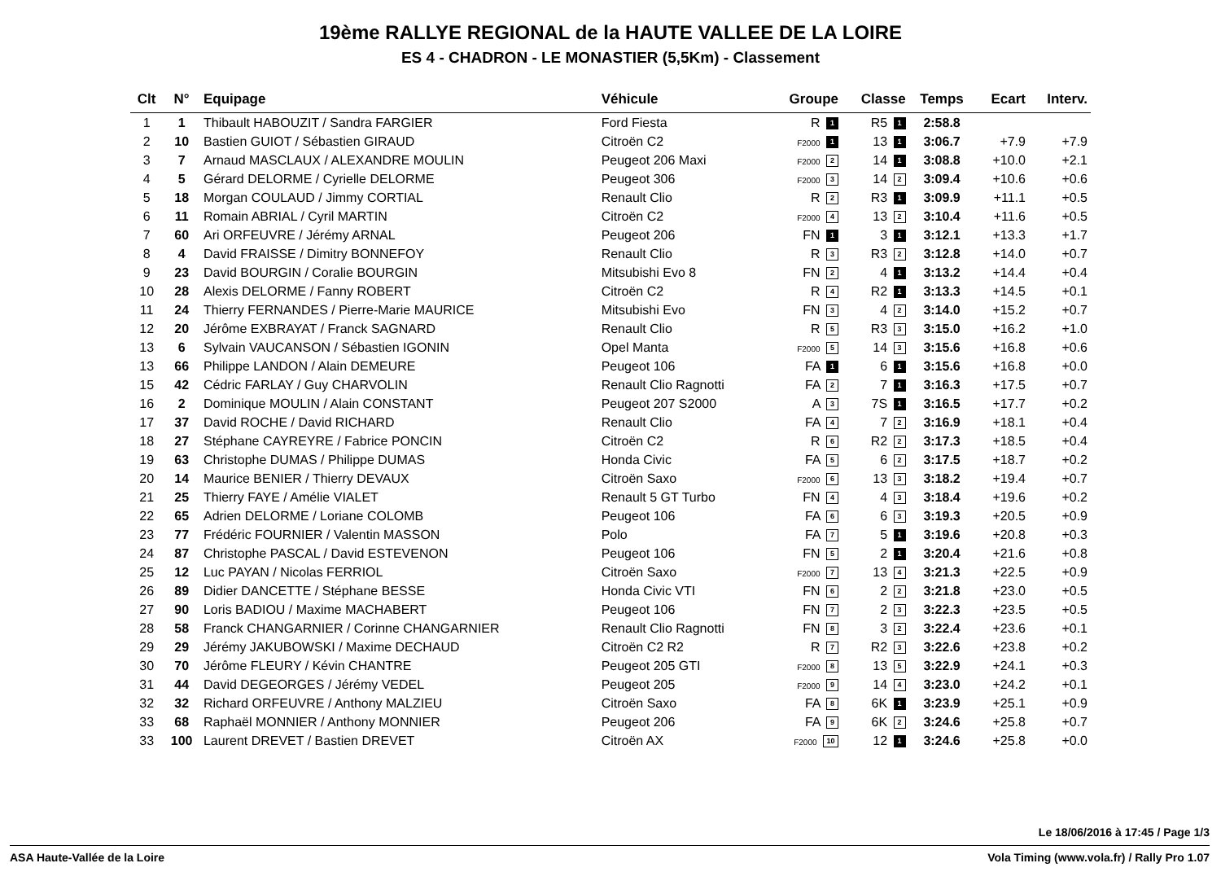19ème RALLYE REGIONAL de la HAUTE VALLEE DE LA LOIRE
ES 4 - CHADRON - LE MONASTIER (5,5Km) - Classement
| Clt | N° | Equipage | Véhicule | Groupe | Classe | Temps | Ecart | Interv. |
| --- | --- | --- | --- | --- | --- | --- | --- | --- |
| 1 | 1 | Thibault HABOUZIT / Sandra FARGIER | Ford Fiesta | R 1 | R5 1 | 2:58.8 | | |
| 2 | 10 | Bastien GUIOT / Sébastien GIRAUD | Citroën C2 | F2000 1 | 13 1 | 3:06.7 | +7.9 | +7.9 |
| 3 | 7 | Arnaud MASCLAUX / ALEXANDRE MOULIN | Peugeot 206 Maxi | F2000 2 | 14 1 | 3:08.8 | +10.0 | +2.1 |
| 4 | 5 | Gérard DELORME / Cyrielle DELORME | Peugeot 306 | F2000 3 | 14 2 | 3:09.4 | +10.6 | +0.6 |
| 5 | 18 | Morgan COULAUD / Jimmy CORTIAL | Renault Clio | R 2 | R3 1 | 3:09.9 | +11.1 | +0.5 |
| 6 | 11 | Romain ABRIAL / Cyril MARTIN | Citroën C2 | F2000 4 | 13 2 | 3:10.4 | +11.6 | +0.5 |
| 7 | 60 | Ari ORFEUVRE / Jérémy ARNAL | Peugeot 206 | FN 1 | 3 1 | 3:12.1 | +13.3 | +1.7 |
| 8 | 4 | David FRAISSE / Dimitry BONNEFOY | Renault Clio | R 3 | R3 2 | 3:12.8 | +14.0 | +0.7 |
| 9 | 23 | David BOURGIN / Coralie BOURGIN | Mitsubishi Evo 8 | FN 2 | 4 1 | 3:13.2 | +14.4 | +0.4 |
| 10 | 28 | Alexis DELORME / Fanny ROBERT | Citroën C2 | R 4 | R2 1 | 3:13.3 | +14.5 | +0.1 |
| 11 | 24 | Thierry FERNANDES / Pierre-Marie MAURICE | Mitsubishi Evo | FN 3 | 4 2 | 3:14.0 | +15.2 | +0.7 |
| 12 | 20 | Jérôme EXBRAYAT / Franck SAGNARD | Renault Clio | R 5 | R3 3 | 3:15.0 | +16.2 | +1.0 |
| 13 | 6 | Sylvain VAUCANSON / Sébastien IGONIN | Opel Manta | F2000 5 | 14 3 | 3:15.6 | +16.8 | +0.6 |
| 13 | 66 | Philippe LANDON / Alain DEMEURE | Peugeot 106 | FA 1 | 6 1 | 3:15.6 | +16.8 | +0.0 |
| 15 | 42 | Cédric FARLAY / Guy CHARVOLIN | Renault Clio Ragnotti | FA 2 | 7 1 | 3:16.3 | +17.5 | +0.7 |
| 16 | 2 | Dominique MOULIN / Alain CONSTANT | Peugeot 207 S2000 | A 3 | 7S 1 | 3:16.5 | +17.7 | +0.2 |
| 17 | 37 | David ROCHE / David RICHARD | Renault Clio | FA 4 | 7 2 | 3:16.9 | +18.1 | +0.4 |
| 18 | 27 | Stéphane CAYREYRE / Fabrice PONCIN | Citroën C2 | R 6 | R2 2 | 3:17.3 | +18.5 | +0.4 |
| 19 | 63 | Christophe DUMAS / Philippe DUMAS | Honda Civic | FA 5 | 6 2 | 3:17.5 | +18.7 | +0.2 |
| 20 | 14 | Maurice BENIER / Thierry DEVAUX | Citroën Saxo | F2000 6 | 13 3 | 3:18.2 | +19.4 | +0.7 |
| 21 | 25 | Thierry FAYE / Amélie VIALET | Renault 5 GT Turbo | FN 4 | 4 3 | 3:18.4 | +19.6 | +0.2 |
| 22 | 65 | Adrien DELORME / Loriane COLOMB | Peugeot 106 | FA 6 | 6 3 | 3:19.3 | +20.5 | +0.9 |
| 23 | 77 | Frédéric FOURNIER / Valentin MASSON | Polo | FA 7 | 5 1 | 3:19.6 | +20.8 | +0.3 |
| 24 | 87 | Christophe PASCAL / David ESTEVENON | Peugeot 106 | FN 5 | 2 1 | 3:20.4 | +21.6 | +0.8 |
| 25 | 12 | Luc PAYAN / Nicolas FERRIOL | Citroën Saxo | F2000 7 | 13 4 | 3:21.3 | +22.5 | +0.9 |
| 26 | 89 | Didier DANCETTE / Stéphane BESSE | Honda Civic VTI | FN 6 | 2 2 | 3:21.8 | +23.0 | +0.5 |
| 27 | 90 | Loris BADIOU / Maxime MACHABERT | Peugeot 106 | FN 7 | 2 3 | 3:22.3 | +23.5 | +0.5 |
| 28 | 58 | Franck CHANGARNIER / Corinne CHANGARNIER | Renault Clio Ragnotti | FN 8 | 3 2 | 3:22.4 | +23.6 | +0.1 |
| 29 | 29 | Jérémy JAKUBOWSKI / Maxime DECHAUD | Citroën C2 R2 | R 7 | R2 3 | 3:22.6 | +23.8 | +0.2 |
| 30 | 70 | Jérôme FLEURY / Kévin CHANTRE | Peugeot 205 GTI | F2000 8 | 13 5 | 3:22.9 | +24.1 | +0.3 |
| 31 | 44 | David DEGEORGES / Jérémy VEDEL | Peugeot 205 | F2000 9 | 14 4 | 3:23.0 | +24.2 | +0.1 |
| 32 | 32 | Richard ORFEUVRE / Anthony MALZIEU | Citroën Saxo | FA 8 | 6K 1 | 3:23.9 | +25.1 | +0.9 |
| 33 | 68 | Raphaël MONNIER / Anthony MONNIER | Peugeot 206 | FA 9 | 6K 2 | 3:24.6 | +25.8 | +0.7 |
| 33 | 100 | Laurent DREVET / Bastien DREVET | Citroën AX | F2000 10 | 12 1 | 3:24.6 | +25.8 | +0.0 |
Le 18/06/2016 à 17:45 / Page 1/3
ASA Haute-Vallée de la Loire Vola Timing (www.vola.fr) / Rally Pro 1.07